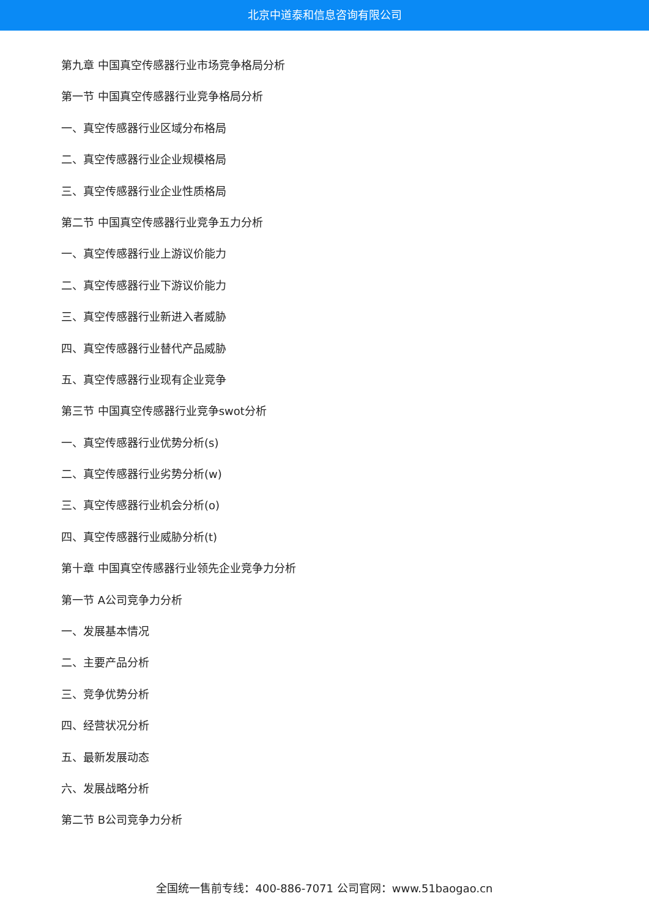北京中道泰和信息咨询有限公司
第九章 中国真空传感器行业市场竞争格局分析
第一节 中国真空传感器行业竞争格局分析
一、真空传感器行业区域分布格局
二、真空传感器行业企业规模格局
三、真空传感器行业企业性质格局
第二节 中国真空传感器行业竞争五力分析
一、真空传感器行业上游议价能力
二、真空传感器行业下游议价能力
三、真空传感器行业新进入者威胁
四、真空传感器行业替代产品威胁
五、真空传感器行业现有企业竞争
第三节 中国真空传感器行业竞争swot分析
一、真空传感器行业优势分析(s)
二、真空传感器行业劣势分析(w)
三、真空传感器行业机会分析(o)
四、真空传感器行业威胁分析(t)
第十章 中国真空传感器行业领先企业竞争力分析
第一节 A公司竞争力分析
一、发展基本情况
二、主要产品分析
三、竞争优势分析
四、经营状况分析
五、最新发展动态
六、发展战略分析
第二节 B公司竞争力分析
全国统一售前专线：400-886-7071 公司官网：www.51baogao.cn